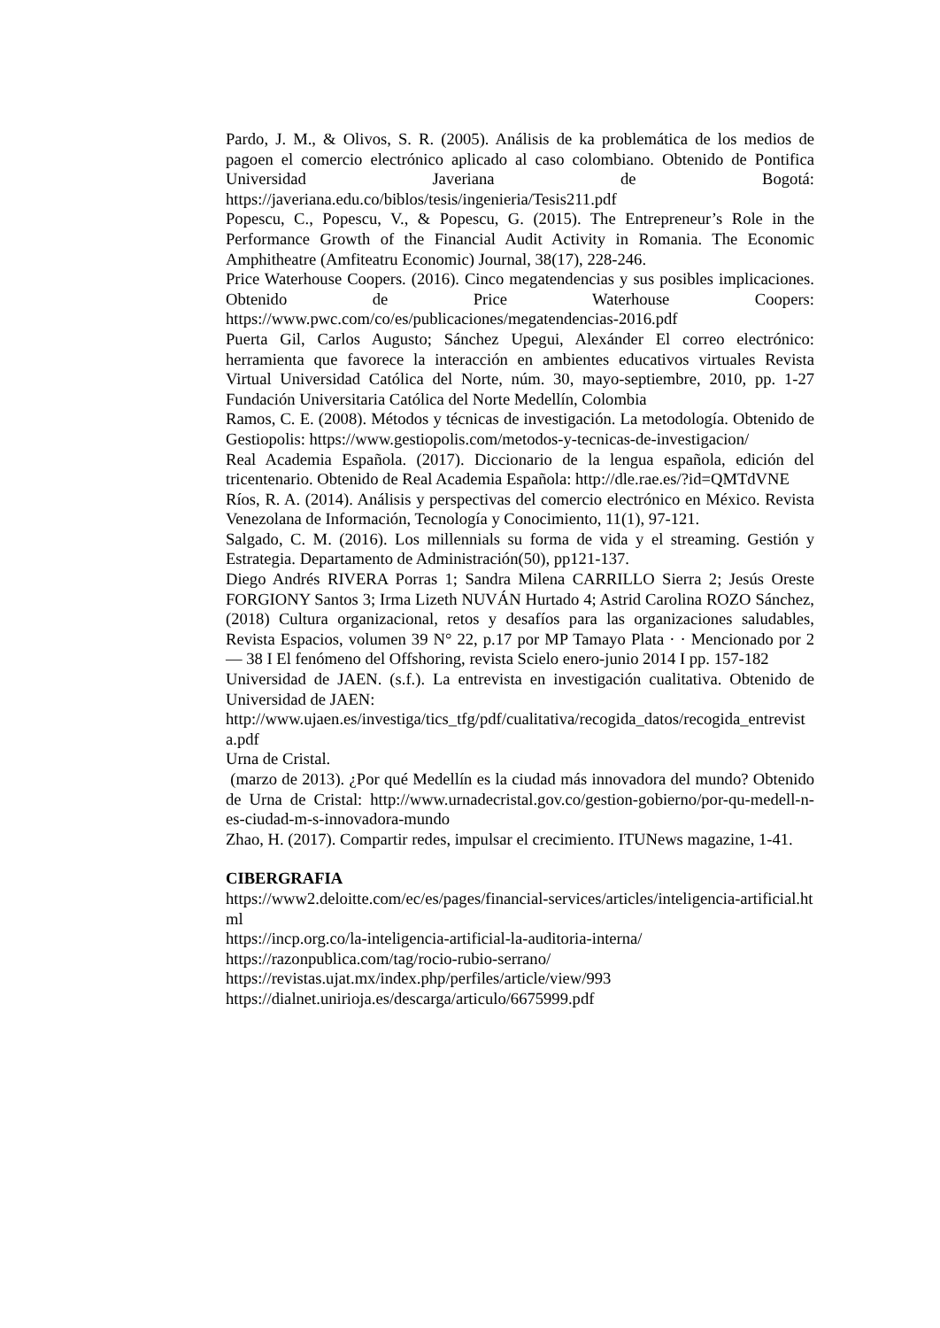Pardo, J. M., & Olivos, S. R. (2005). Análisis de ka problemática de los medios de pagoen el comercio electrónico aplicado al caso colombiano. Obtenido de Pontifica Universidad Javeriana de Bogotá: https://javeriana.edu.co/biblos/tesis/ingenieria/Tesis211.pdf
Popescu, C., Popescu, V., & Popescu, G. (2015). The Entrepreneur’s Role in the Performance Growth of the Financial Audit Activity in Romania. The Economic Amphitheatre (Amfiteatru Economic) Journal, 38(17), 228-246.
Price Waterhouse Coopers. (2016). Cinco megatendencias y sus posibles implicaciones. Obtenido de Price Waterhouse Coopers: https://www.pwc.com/co/es/publicaciones/megatendencias-2016.pdf
Puerta Gil, Carlos Augusto; Sánchez Upegui, Alexánder El correo electrónico: herramienta que favorece la interacción en ambientes educativos virtuales Revista Virtual Universidad Católica del Norte, núm. 30, mayo-septiembre, 2010, pp. 1-27 Fundación Universitaria Católica del Norte Medellín, Colombia
Ramos, C. E. (2008). Métodos y técnicas de investigación. La metodología. Obtenido de Gestiopolis: https://www.gestiopolis.com/metodos-y-tecnicas-de-investigacion/
Real Academia Española. (2017). Diccionario de la lengua española, edición del tricentenario. Obtenido de Real Academia Española: http://dle.rae.es/?id=QMTdVNE
Ríos, R. A. (2014). Análisis y perspectivas del comercio electrónico en México. Revista Venezolana de Información, Tecnología y Conocimiento, 11(1), 97-121.
Salgado, C. M. (2016). Los millennials su forma de vida y el streaming. Gestión y Estrategia. Departamento de Administración(50), pp121-137.
Diego Andrés RIVERA Porras 1; Sandra Milena CARRILLO Sierra 2; Jesús Oreste FORGIONY Santos 3; Irma Lizeth NUVÁN Hurtado 4; Astrid Carolina ROZO Sánchez, (2018) Cultura organizacional, retos y desafíos para las organizaciones saludables, Revista Espacios, volumen 39 N° 22, p.17 por MP Tamayo Plata · · Mencionado por 2 — 38 I El fenómeno del Offshoring, revista Scielo enero-junio 2014 I pp. 157-182
Universidad de JAEN. (s.f.). La entrevista en investigación cualitativa. Obtenido de Universidad de JAEN:
http://www.ujaen.es/investiga/tics_tfg/pdf/cualitativa/recogida_datos/recogida_entrevista.pdf
Urna de Cristal.
(marzo de 2013). ¿Por qué Medellín es la ciudad más innovadora del mundo? Obtenido de Urna de Cristal: http://www.urnadecristal.gov.co/gestion-gobierno/por-qu-medell-n-es-ciudad-m-s-innovadora-mundo
Zhao, H. (2017). Compartir redes, impulsar el crecimiento. ITUNews magazine, 1-41.
CIBERGRAFIA
https://www2.deloitte.com/ec/es/pages/financial-services/articles/inteligencia-artificial.html
https://incp.org.co/la-inteligencia-artificial-la-auditoria-interna/
https://razonpublica.com/tag/rocio-rubio-serrano/
https://revistas.ujat.mx/index.php/perfiles/article/view/993
https://dialnet.unirioja.es/descarga/articulo/6675999.pdf